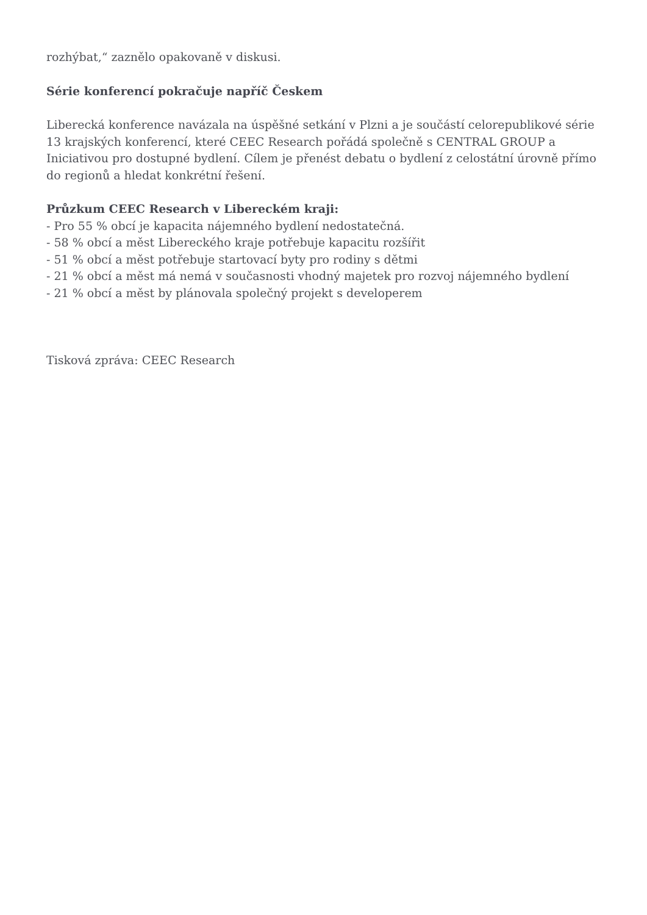rozhýbat,“ zaznělo opakovaně v diskusi.
Série konferencí pokračuje napříč Českem
Liberecká konference navázala na úspěšné setkání v Plzni a je součástí celorepublikové série 13 krajských konferencí, které CEEC Research pořádá společně s CENTRAL GROUP a Iniciativou pro dostupné bydlení. Cílem je přenést debatu o bydlení z celostátní úrovně přímo do regionů a hledat konkrétní řešení.
Průzkum CEEC Research v Libereckém kraji:
- Pro 55 % obcí je kapacita nájemného bydlení nedostatečná.
- 58 % obcí a měst Libereckého kraje potřebuje kapacitu rozšířit
- 51 % obcí a měst potřebuje startovací byty pro rodiny s dětmi
- 21 % obcí a měst má nemá v současnosti vhodný majetek pro rozvoj nájemného bydlení
- 21 % obcí a měst by plánovala společný projekt s developerem
Tisková zpráva: CEEC Research